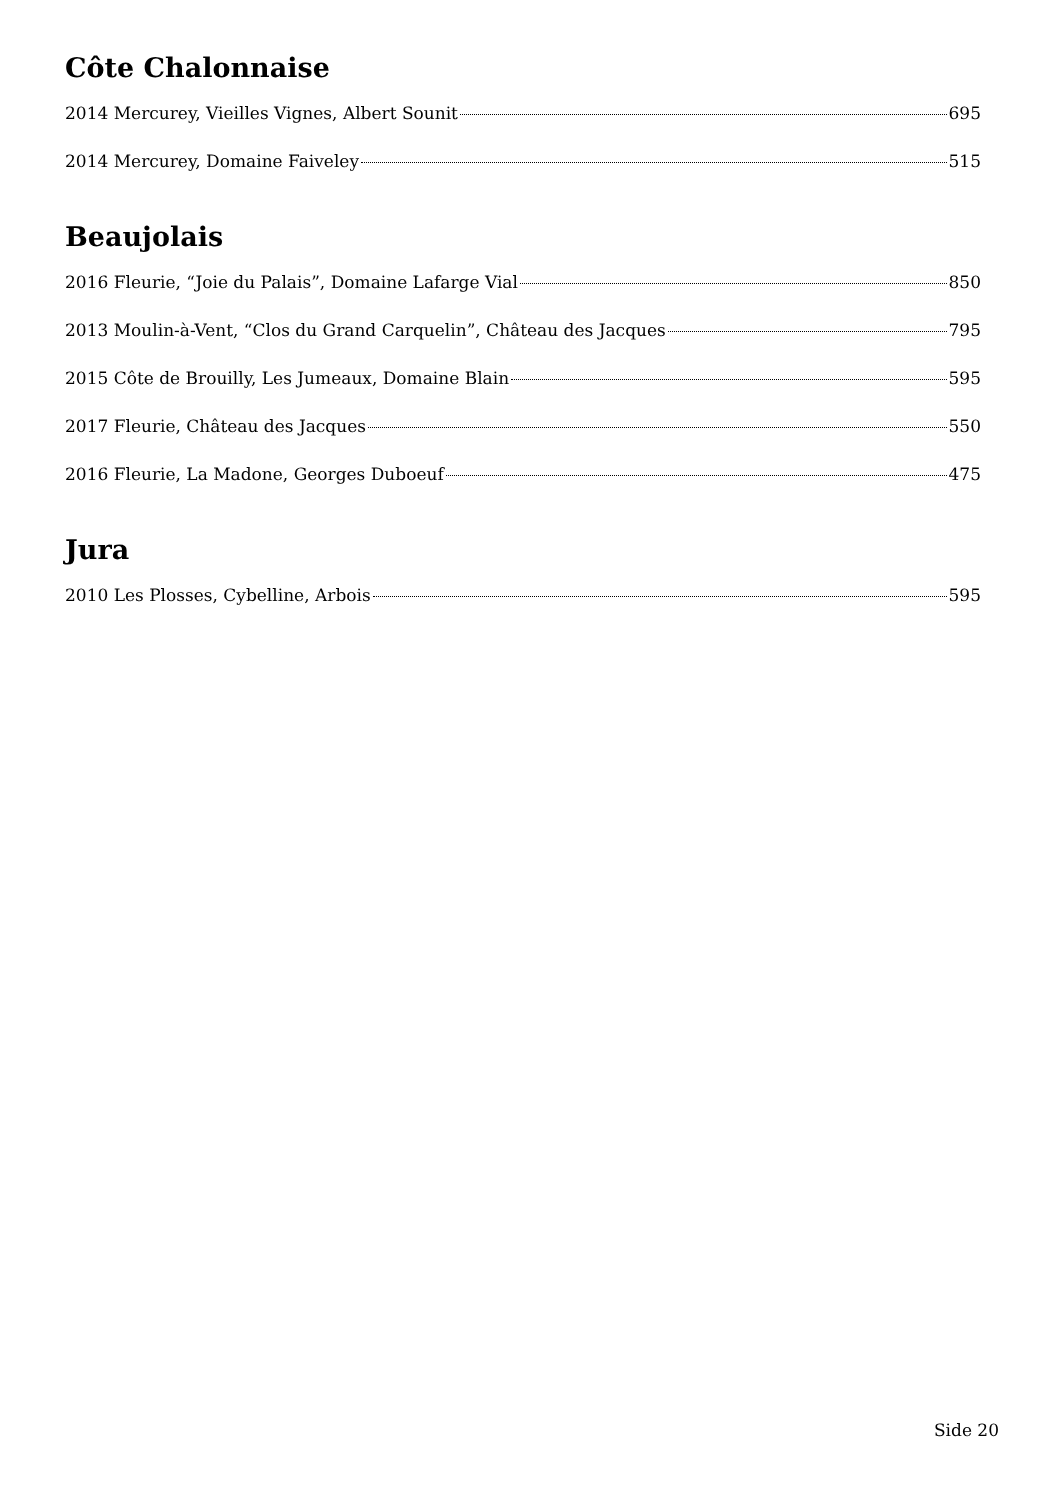Côte Chalonnaise
2014 Mercurey, Vieilles Vignes, Albert Sounit 695
2014 Mercurey, Domaine Faiveley 515
Beaujolais
2016 Fleurie, “Joie du Palais”, Domaine Lafarge Vial 850
2013 Moulin-à-Vent, “Clos du Grand Carquelin”, Château des Jacques 795
2015 Côte de Brouilly, Les Jumeaux, Domaine Blain 595
2017 Fleurie, Château des Jacques 550
2016 Fleurie, La Madone, Georges Duboeuf 475
Jura
2010 Les Plosses, Cybelline, Arbois 595
Side 20